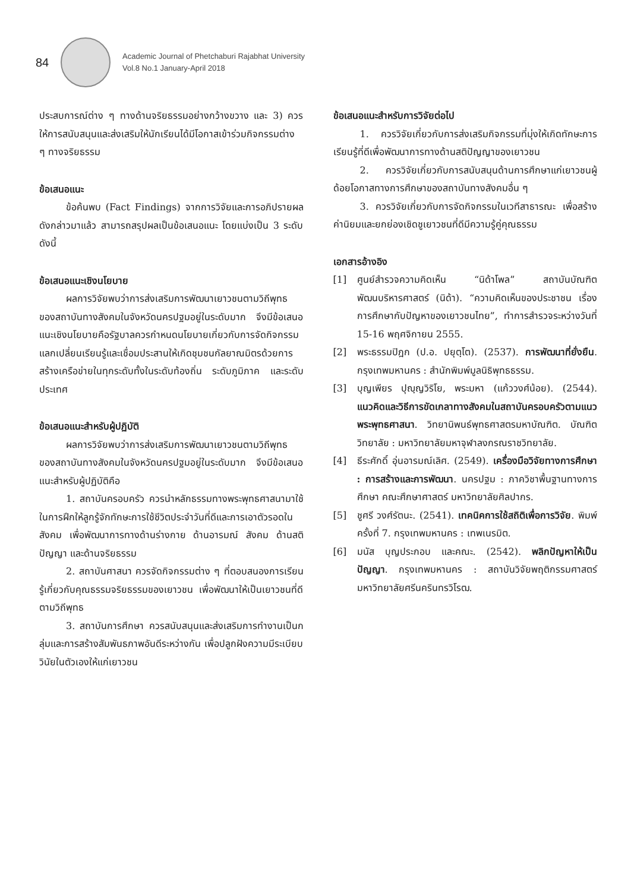84
Academic Journal of Phetchaburi Rajabhat University
Vol.8 No.1 January-April 2018
ประสบการณ์ต่าง ๆ ทางด้านจริยธรรมอย่างกว้างขวาง และ 3) ควรให้การสนับสนุนและส่งเสริมให้นักเรียนได้มีโอกาสเข้าร่วมกิจกรรมต่าง ๆ ทางจริยธรรม
ข้อเสนอแนะ
ข้อค้นพบ (Fact Findings) จากการวิจัยและการอภิปรายผลดังกล่าวมาแล้ว สามารถสรุปผลเป็นข้อเสนอแนะ โดยแบ่งเป็น 3 ระดับ ดังนี้
ข้อเสนอแนะเชิงนโยบาย
ผลการวิจัยพบว่าการส่งเสริมการพัฒนาเยาวชนตามวิถีพุทธของสถาบันทางสังคมในจังหวัดนครปฐมอยู่ในระดับมาก จึงมีข้อเสนอแนะเชิงนโยบายคือรัฐบาลควรกำหนดนโยบายเกี่ยวกับการจัดกิจกรรมแลกเปลี่ยนเรียนรู้และเชื่อมประสานให้เกิดชุมชนกัลยาณมิตรด้วยการสร้างเครือข่ายในทุกระดับทั้งในระดับท้องถิ่น ระดับภูมิภาค และระดับประเทศ
ข้อเสนอแนะสำหรับผู้ปฏิบัติ
ผลการวิจัยพบว่าการส่งเสริมการพัฒนาเยาวชนตามวิถีพุทธของสถาบันทางสังคมในจังหวัดนครปฐมอยู่ในระดับมาก จึงมีข้อเสนอแนะสำหรับผู้ปฏิบัติคือ
1. สถาบันครอบครัว ควรนำหลักธรรมทางพระพุทธศาสนามาใช้ในการฝึกให้ลูกรู้จักทักษะการใช้ชีวิตประจำวันที่ดีและการเอาตัวรอดในสังคม เพื่อพัฒนาการทางด้านร่างกาย ด้านอารมณ์ สังคม ด้านสติปัญญา และด้านจริยธรรม
2. สถาบันศาสนา ควรจัดกิจกรรมต่าง ๆ ที่ตอบสนองการเรียนรู้เกี่ยวกับคุณธรรมจริยธรรมของเยาวชน เพื่อพัฒนาให้เป็นเยาวชนที่ดีตามวิถีพุทธ
3. สถาบันการศึกษา ควรสนับสนุนและส่งเสริมการทำงานเป็นกลุ่มและการสร้างสัมพันธภาพอันดีระหว่างกัน เพื่อปลูกฝังความมีระเบียบวินัยในตัวเองให้แก่เยาวชน
ข้อเสนอแนะสำหรับการวิจัยต่อไป
1. ควรวิจัยเกี่ยวกับการส่งเสริมกิจกรรมที่มุ่งให้เกิดทักษะการเรียนรู้ที่ดีเพื่อพัฒนาการทางด้านสติปัญญาของเยาวชน
2. ควรวิจัยเกี่ยวกับการสนับสนุนด้านการศึกษาแก่เยาวชนผู้ด้อยโอกาสทางการศึกษาของสถาบันทางสังคมอื่น ๆ
3. ควรวิจัยเกี่ยวกับการจัดกิจกรรมในเวทีสาธารณะ เพื่อสร้างค่านิยมและยกย่องเชิดชูเยาวชนที่ดีมีความรู้คู่คุณธรรม
เอกสารอ้างอิง
[1] ศูนย์สำรวจความคิดเห็น “นิด้าโพล” สถาบันบัณฑิตพัฒนบริหารศาสตร์ (นิด้า). “ความคิดเห็นของประชาชน เรื่อง การศึกษากับปัญหาของเยาวชนไทย”, ทำการสำรวจระหว่างวันที่ 15-16 พฤศจิกายน 2555.
[2] พระธรรมปิฎก (ป.อ. ปยุตฺโต). (2537). การพัฒนาที่ยั่งยืน. กรุงเทพมหานคร : สำนักพิมพ์มูลนิธิพุทธธรรม.
[3] บุญเพียร ปุญฺญวิริโย, พระมหา (แก้ววงศ์น้อย). (2544). แนวคิดและวิธีการขัดเกลาทางสังคมในสถาบันครอบครัวตามแนวพระพุทธศาสนา. วิทยานิพนธ์พุทธศาสตรมหาบัณฑิต. บัณฑิตวิทยาลัย : มหาวิทยาลัยมหาจุฬาลงกรณราชวิทยาลัย.
[4] ธีระศักดิ์ อุ่นอารมณ์เลิศ. (2549). เครื่องมือวิจัยทางการศึกษา : การสร้างและการพัฒนา. นครปฐม : ภาควิชาพื้นฐานทางการศึกษา คณะศึกษาศาสตร์ มหาวิทยาลัยศิลปากร.
[5] ชูศรี วงศ์รัตนะ. (2541). เทคนิคการใช้สถิติเพื่อการวิจัย. พิมพ์ครั้งที่ 7. กรุงเทพมหานคร : เทพเนรมิต.
[6] มนัส บุญประกอบ และคณะ. (2542). พลิกปัญหาให้เป็นปัญญา. กรุงเทพมหานคร : สถาบันวิจัยพฤติกรรมศาสตร์ มหาวิทยาลัยศรีนครินทรวิโรฒ.